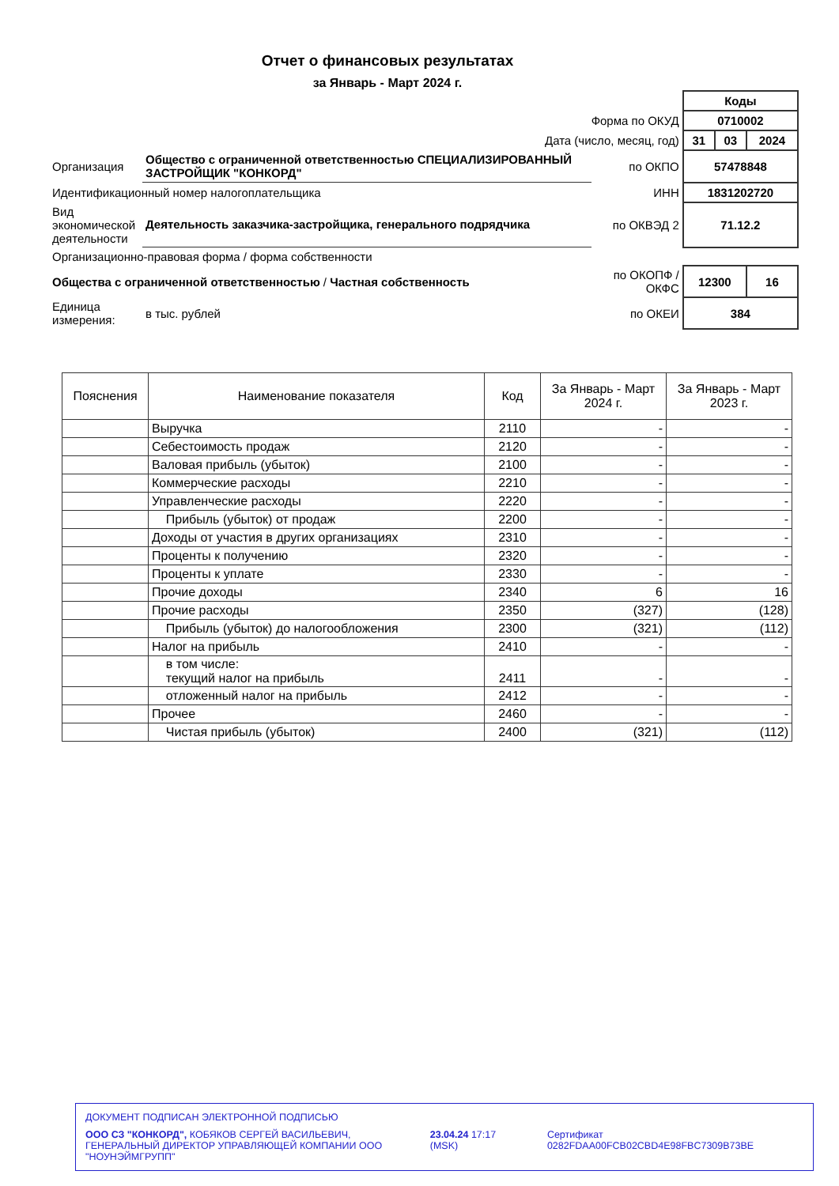Отчет о финансовых результатах
за Январь - Март 2024 г.
| | | | Коды | | |
| Форма по ОКУД | | | 0710002 | | |
| Дата (число, месяц, год) | | | 31 | 03 | 2024 |
| Организация | Общество с ограниченной ответственностью СПЕЦИАЛИЗИРОВАННЫЙ ЗАСТРОЙЩИК "КОНКОРД" | по ОКПО | 57478848 | | |
| Идентификационный номер налогоплательщика | | ИНН | 1831202720 | | |
| Вид экономической деятельности | Деятельность заказчика-застройщика, генерального подрядчика | по ОКВЭД 2 | 71.12.2 | | |
| Организационно-правовая форма / форма собственности | | | | | |
| Общества с ограниченной ответственностью / Частная собственность | | по ОКОПФ / ОКФС | 12300 | | 16 |
| Единица измерения: | в тыс. рублей | по ОКЕИ | 384 | | |
| Пояснения | Наименование показателя | Код | За Январь - Март 2024 г. | За Январь - Март 2023 г. |
| --- | --- | --- | --- | --- |
| | Выручка | 2110 | - | - |
| | Себестоимость продаж | 2120 | - | - |
| | Валовая прибыль (убыток) | 2100 | - | - |
| | Коммерческие расходы | 2210 | - | - |
| | Управленческие расходы | 2220 | - | - |
| | Прибыль (убыток) от продаж | 2200 | - | - |
| | Доходы от участия в других организациях | 2310 | - | - |
| | Проценты к получению | 2320 | - | - |
| | Проценты к уплате | 2330 | - | - |
| | Прочие доходы | 2340 | 6 | 16 |
| | Прочие расходы | 2350 | (327) | (128) |
| | Прибыль (убыток) до налогообложения | 2300 | (321) | (112) |
| | Налог на прибыль | 2410 | - | - |
| | в том числе: текущий налог на прибыль | 2411 | - | - |
| | отложенный налог на прибыль | 2412 | - | - |
| | Прочее | 2460 | - | - |
| | Чистая прибыль (убыток) | 2400 | (321) | (112) |
ДОКУМЕНТ ПОДПИСАН ЭЛЕКТРОННОЙ ПОДПИСЬЮ
ООО СЗ "КОНКОРД", КОБЯКОВ СЕРГЕЙ ВАСИЛЬЕВИЧ, ГЕНЕРАЛЬНЫЙ ДИРЕКТОР УПРАВЛЯЮЩЕЙ КОМПАНИИ ООО "НОУНЭЙМГРУПП"
23.04.24 17:17 (MSK) Сертификат 0282FDAA00FCB02CBD4E98FBC7309B73BE